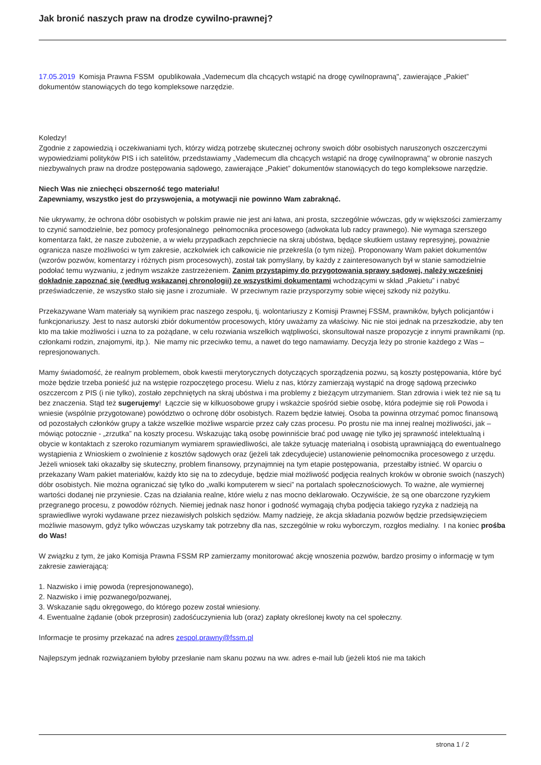Jak bronić naszych praw na drodze cywilno-prawnej?
17.05.2019 Komisja Prawna FSSM opublikowała „Vademecum dla chcących wstąpić na drogę cywilnoprawną", zawierające „Pakiet” dokumentów stanowiących do tego kompleksowe narzędzie.
Koledzy!
Zgodnie z zapowiedzią i oczekiwaniami tych, którzy widzą potrzebę skutecznej ochrony swoich dóbr osobistych naruszonych oszczerczymi wypowiedziami polityków PIS i ich satelitów, przedstawiamy „Vademecum dla chcących wstąpić na drogę cywilnoprawną" w obronie naszych niezbywalnych praw na drodze postępowania sądowego, zawierające „Pakiet” dokumentów stanowiących do tego kompleksowe narzędzie.
Niech Was nie zniechęci obszerność tego materiału!
Zapewniamy, wszystko jest do przyswojenia, a motywacji nie powinno Wam zabraknąć.
Nie ukrywamy, że ochrona dóbr osobistych w polskim prawie nie jest ani łatwa, ani prosta, szczególnie wówczas, gdy w większości zamierzamy to czynić samodzielnie, bez pomocy profesjonalnego pełnomocnika procesowego (adwokata lub radcy prawnego). Nie wymaga szerszego komentarza fakt, że nasze zubożenie, a w wielu przypadkach zepchniecie na skraj ubóstwa, będące skutkiem ustawy represyjnej, poważnie ogranicza nasze możliwości w tym zakresie, aczkolwiek ich całkowicie nie przekreśla (o tym niżej). Proponowany Wam pakiet dokumentów (wzorów pozwów, komentarzy i różnych pism procesowych), został tak pomyślany, by każdy z zainteresowanych był w stanie samodzielnie podołać temu wyzwaniu, z jednym wszakże zastrzeżeniem. Zanim przystąpimy do przygotowania sprawy sądowej, należy wcześniej dokładnie zapoznać się (według wskazanej chronologii) ze wszystkimi dokumentami wchodzącymi w skład „Pakietu” i nabyć przeświadczenie, że wszystko stało się jasne i zrozumiałe. W przeciwnym razie przysporzymy sobie więcej szkody niż pożytku.
Przekazywane Wam materiały są wynikiem prac naszego zespołu, tj. wolontariuszy z Komisji Prawnej FSSM, prawników, byłych policjantów i funkcjonariuszy. Jest to nasz autorski zbiór dokumentów procesowych, który uważamy za właściwy. Nic nie stoi jednak na przeszkodzie, aby ten kto ma takie możliwości i uzna to za pożądane, w celu rozwiania wszelkich wątpliwości, skonsultował nasze propozycje z innymi prawnikami (np. członkami rodzin, znajomymi, itp.). Nie mamy nic przeciwko temu, a nawet do tego namawiamy. Decyzja leży po stronie każdego z Was – represjonowanych.
Mamy świadomość, że realnym problemem, obok kwestii merytorycznych dotyczących sporządzenia pozwu, są koszty postępowania, które być może będzie trzeba ponieść już na wstępie rozpoczętego procesu. Wielu z nas, którzy zamierzają wystąpić na drogę sądową przeciwko oszczercom z PIS (i nie tylko), zostało zepchniętych na skraj ubóstwa i ma problemy z bieżącym utrzymaniem. Stan zdrowia i wiek też nie są tu bez znaczenia. Stąd też sugerujemy! Łączcie się w kilkuosobowe grupy i wskażcie spośród siebie osobę, która podejmie się roli Powoda i wniesie (wspólnie przygotowane) powództwo o ochronę dóbr osobistych. Razem będzie łatwiej. Osoba ta powinna otrzymać pomoc finansową od pozostałych członków grupy a także wszelkie możliwe wsparcie przez cały czas procesu. Po prostu nie ma innej realnej możliwości, jak – mówiąc potocznie - „zrzutka” na koszty procesu. Wskazując taką osobę powinniście brać pod uwagę nie tylko jej sprawność intelektualną i obycie w kontaktach z szeroko rozumianym wymiarem sprawiedliwości, ale także sytuację materialną i osobistą uprawniającą do ewentualnego wystąpienia z Wnioskiem o zwolnienie z kosztów sądowych oraz (jeżeli tak zdecydujecie) ustanowienie pełnomocnika procesowego z urzędu. Jeżeli wniosek taki okazałby się skuteczny, problem finansowy, przynajmniej na tym etapie postępowania, przestałby istnieć. W oparciu o przekazany Wam pakiet materiałów, każdy kto się na to zdecyduje, będzie miał możliwość podjęcia realnych kroków w obronie swoich (naszych) dóbr osobistych. Nie można ograniczać się tylko do „walki komputerem w sieci” na portalach społecznościowych. To ważne, ale wymiernej wartości dodanej nie przyniesie. Czas na działania realne, które wielu z nas mocno deklarowało. Oczywiście, że są one obarczone ryzykiem przegranego procesu, z powodów różnych. Niemiej jednak nasz honor i godność wymagają chyba podjęcia takiego ryzyka z nadzieją na sprawiedliwe wyroki wydawane przez niezawisłych polskich sędziów. Mamy nadzieję, że akcja składania pozwów będzie przedsięwzięciem możliwie masowym, gdyż tylko wówczas uzyskamy tak potrzebny dla nas, szczególnie w roku wyborczym, rozgłos medialny. I na koniec prośba do Was!
W związku z tym, że jako Komisja Prawna FSSM RP zamierzamy monitorować akcję wnoszenia pozwów, bardzo prosimy o informację w tym zakresie zawierającą:
1. Nazwisko i imię powoda (represjonowanego),
2. Nazwisko i imię pozwanego/pozwanej,
3. Wskazanie sądu okręgowego, do którego pozew został wniesiony.
4. Ewentualne żądanie (obok przeprosin) zadośćuczynienia lub (oraz) zapłaty określonej kwoty na cel społeczny.
Informacje te prosimy przekazać na adres zespol.prawny@fssm.pl
Najlepszym jednak rozwiązaniem byłoby przesłanie nam skanu pozwu na ww. adres e-mail lub (jeżeli ktoś nie ma takich
strona 1 / 2